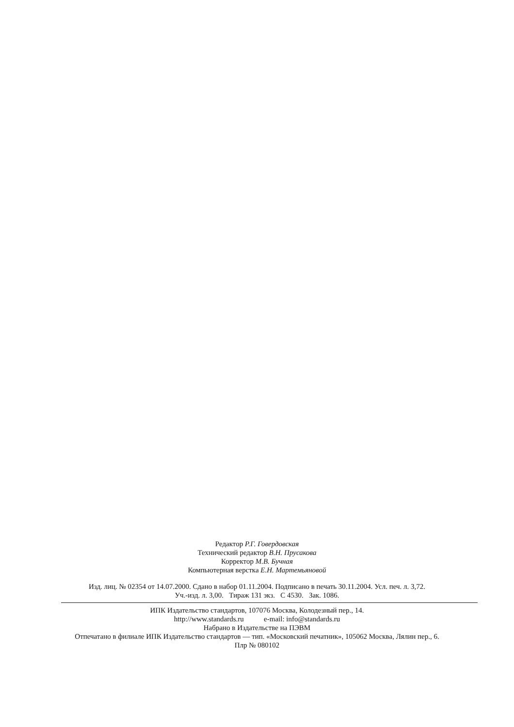Редактор Р.Г. Говердовская
Технический редактор В.Н. Прусакова
Корректор М.В. Бучная
Компьютерная верстка Е.Н. Мартемьяновой
Изд. лиц. № 02354 от 14.07.2000. Сдано в набор 01.11.2004. Подписано в печать 30.11.2004. Усл. печ. л. 3,72.
Уч.-изд. л. 3,00. Тираж 131 экз. С 4530. Зак. 1086.
ИПК Издательство стандартов, 107076 Москва, Колодезный пер., 14.
http://www.standards.ru e-mail: info@standards.ru
Набрано в Издательстве на ПЭВМ
Отпечатано в филиале ИПК Издательство стандартов — тип. «Московский печатник», 105062 Москва, Лялин пер., 6.
Плр № 080102